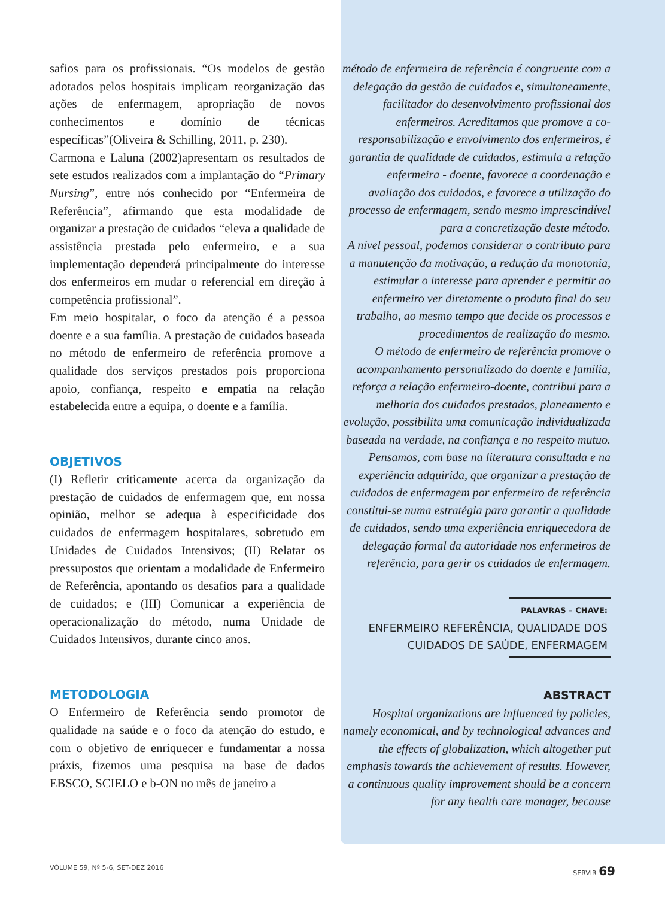safios para os profissionais. “Os modelos de gestão adotados pelos hospitais implicam reorganização das ações de enfermagem, apropriação de novos conhecimentos e domínio de técnicas específicas”(Oliveira & Schilling, 2011, p. 230).
Carmona e Laluna (2002)apresentam os resultados de sete estudos realizados com a implantação do “Primary Nursing”, entre nós conhecido por “Enfermeira de Referência”, afirmando que esta modalidade de organizar a prestação de cuidados “eleva a qualidade de assistência prestada pelo enfermeiro, e a sua implementação dependerá principalmente do interesse dos enfermeiros em mudar o referencial em direção à competência profissional”.
Em meio hospitalar, o foco da atenção é a pessoa doente e a sua família. A prestação de cuidados baseada no método de enfermeiro de referência promove a qualidade dos serviços prestados pois proporciona apoio, confiança, respeito e empatia na relação estabelecida entre a equipa, o doente e a família.
OBJETIVOS
(I) Refletir criticamente acerca da organização da prestação de cuidados de enfermagem que, em nossa opinião, melhor se adequa à especificidade dos cuidados de enfermagem hospitalares, sobretudo em Unidades de Cuidados Intensivos; (II) Relatar os pressupostos que orientam a modalidade de Enfermeiro de Referência, apontando os desafios para a qualidade de cuidados; e (III) Comunicar a experiência de operacionalização do método, numa Unidade de Cuidados Intensivos, durante cinco anos.
METODOLOGIA
O Enfermeiro de Referência sendo promotor de qualidade na saúde e o foco da atenção do estudo, e com o objetivo de enriquecer e fundamentar a nossa práxis, fizemos uma pesquisa na base de dados EBSCO, SCIELO e b-ON no mês de janeiro a
método de enfermeira de referência é congruente com a delegação da gestão de cuidados e, simultaneamente, facilitador do desenvolvimento profissional dos enfermeiros. Acreditamos que promove a co-responsabilização e envolvimento dos enfermeiros, é garantia de qualidade de cuidados, estimula a relação enfermeira - doente, favorece a coordenação e avaliação dos cuidados, e favorece a utilização do processo de enfermagem, sendo mesmo imprescindível para a concretização deste método.
A nível pessoal, podemos considerar o contributo para a manutenção da motivação, a redução da monotonia, estimular o interesse para aprender e permitir ao enfermeiro ver diretamente o produto final do seu trabalho, ao mesmo tempo que decide os processos e procedimentos de realização do mesmo.
O método de enfermeiro de referência promove o acompanhamento personalizado do doente e família, reforça a relação enfermeiro-doente, contribui para a melhoria dos cuidados prestados, planeamento e evolução, possibilita uma comunicação individualizada baseada na verdade, na confiança e no respeito mutuo.
Pensamos, com base na literatura consultada e na experiência adquirida, que organizar a prestação de cuidados de enfermagem por enfermeiro de referência constitui-se numa estratégia para garantir a qualidade de cuidados, sendo uma experiência enriquecedora de delegação formal da autoridade nos enfermeiros de referência, para gerir os cuidados de enfermagem.
PALAVRAS – CHAVE:
ENFERMEIRO REFERÊNCIA, QUALIDADE DOS CUIDADOS DE SAÚDE, ENFERMAGEM
ABSTRACT
Hospital organizations are influenced by policies, namely economical, and by technological advances and the effects of globalization, which altogether put emphasis towards the achievement of results. However, a continuous quality improvement should be a concern for any health care manager, because
VOLUME 59, Nº 5-6, SET-DEZ 2016 SERVIR 69